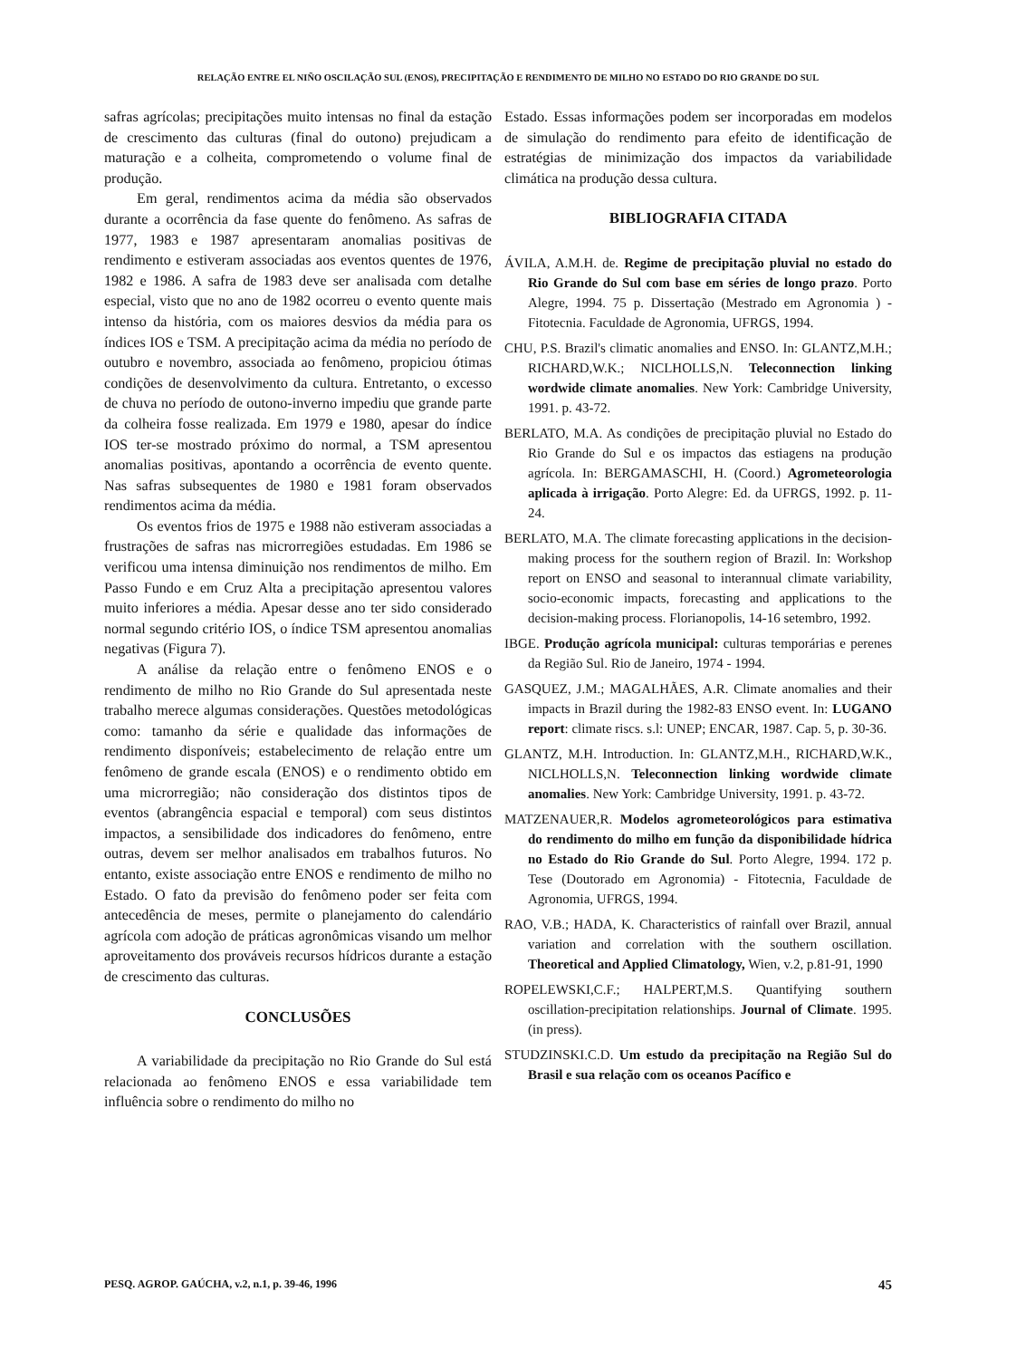RELAÇÃO ENTRE EL NIÑO OSCILAÇÃO SUL (ENOS), PRECIPITAÇÃO E RENDIMENTO DE MILHO NO ESTADO DO RIO GRANDE DO SUL
safras agrícolas; precipitações muito intensas no final da estação de crescimento das culturas (final do outono) prejudicam a maturação e a colheita, comprometendo o volume final de produção.
Em geral, rendimentos acima da média são observados durante a ocorrência da fase quente do fenômeno. As safras de 1977, 1983 e 1987 apresentaram anomalias positivas de rendimento e estiveram associadas aos eventos quentes de 1976, 1982 e 1986. A safra de 1983 deve ser analisada com detalhe especial, visto que no ano de 1982 ocorreu o evento quente mais intenso da história, com os maiores desvios da média para os índices IOS e TSM. A precipitação acima da média no período de outubro e novembro, associada ao fenômeno, propiciou ótimas condições de desenvolvimento da cultura. Entretanto, o excesso de chuva no período de outono-inverno impediu que grande parte da colheira fosse realizada. Em 1979 e 1980, apesar do índice IOS ter-se mostrado próximo do normal, a TSM apresentou anomalias positivas, apontando a ocorrência de evento quente. Nas safras subsequentes de 1980 e 1981 foram observados rendimentos acima da média.
Os eventos frios de 1975 e 1988 não estiveram associadas a frustrações de safras nas microrregiões estudadas. Em 1986 se verificou uma intensa diminuição nos rendimentos de milho. Em Passo Fundo e em Cruz Alta a precipitação apresentou valores muito inferiores a média. Apesar desse ano ter sido considerado normal segundo critério IOS, o índice TSM apresentou anomalias negativas (Figura 7).
A análise da relação entre o fenômeno ENOS e o rendimento de milho no Rio Grande do Sul apresentada neste trabalho merece algumas considerações. Questões metodológicas como: tamanho da série e qualidade das informações de rendimento disponíveis; estabelecimento de relação entre um fenômeno de grande escala (ENOS) e o rendimento obtido em uma microrregião; não consideração dos distintos tipos de eventos (abrangência espacial e temporal) com seus distintos impactos, a sensibilidade dos indicadores do fenômeno, entre outras, devem ser melhor analisados em trabalhos futuros. No entanto, existe associação entre ENOS e rendimento de milho no Estado. O fato da previsão do fenômeno poder ser feita com antecedência de meses, permite o planejamento do calendário agrícola com adoção de práticas agronômicas visando um melhor aproveitamento dos prováveis recursos hídricos durante a estação de crescimento das culturas.
CONCLUSÕES
A variabilidade da precipitação no Rio Grande do Sul está relacionada ao fenômeno ENOS e essa variabilidade tem influência sobre o rendimento do milho no
Estado. Essas informações podem ser incorporadas em modelos de simulação do rendimento para efeito de identificação de estratégias de minimização dos impactos da variabilidade climática na produção dessa cultura.
BIBLIOGRAFIA CITADA
ÁVILA, A.M.H. de. Regime de precipitação pluvial no estado do Rio Grande do Sul com base em séries de longo prazo. Porto Alegre, 1994. 75 p. Dissertação (Mestrado em Agronomia ) - Fitotecnia. Faculdade de Agronomia, UFRGS, 1994.
CHU, P.S. Brazil's climatic anomalies and ENSO. In: GLANTZ,M.H.; RICHARD,W.K.; NICLHOLLS,N. Teleconnection linking wordwide climate anomalies. New York: Cambridge University, 1991. p. 43-72.
BERLATO, M.A. As condições de precipitação pluvial no Estado do Rio Grande do Sul e os impactos das estiagens na produção agrícola. In: BERGAMASCHI, H. (Coord.) Agrometeorologia aplicada à irrigação. Porto Alegre: Ed. da UFRGS, 1992. p. 11-24.
BERLATO, M.A. The climate forecasting applications in the decision-making process for the southern region of Brazil. In: Workshop report on ENSO and seasonal to interannual climate variability, socio-economic impacts, forecasting and applications to the decision-making process. Florianopolis, 14-16 setembro, 1992.
IBGE. Produção agrícola municipal: culturas temporárias e perenes da Região Sul. Rio de Janeiro, 1974 - 1994.
GASQUEZ, J.M.; MAGALHÃES, A.R. Climate anomalies and their impacts in Brazil during the 1982-83 ENSO event. In: LUGANO report: climate riscs. s.l: UNEP; ENCAR, 1987. Cap. 5, p. 30-36.
GLANTZ, M.H. Introduction. In: GLANTZ,M.H., RICHARD,W.K., NICLHOLLS,N. Teleconnection linking wordwide climate anomalies. New York: Cambridge University, 1991. p. 43-72.
MATZENAUER,R. Modelos agrometeorológicos para estimativa do rendimento do milho em função da disponibilidade hídrica no Estado do Rio Grande do Sul. Porto Alegre, 1994. 172 p. Tese (Doutorado em Agronomia) - Fitotecnia, Faculdade de Agronomia, UFRGS, 1994.
RAO, V.B.; HADA, K. Characteristics of rainfall over Brazil, annual variation and correlation with the southern oscillation. Theoretical and Applied Climatology, Wien, v.2, p.81-91, 1990
ROPELEWSKI,C.F.; HALPERT,M.S. Quantifying southern oscillation-precipitation relationships. Journal of Climate. 1995. (in press).
STUDZINSKI.C.D. Um estudo da precipitação na Região Sul do Brasil e sua relação com os oceanos Pacífico e
PESQ. AGROP. GAÚCHA, v.2, n.1, p. 39-46, 1996 45